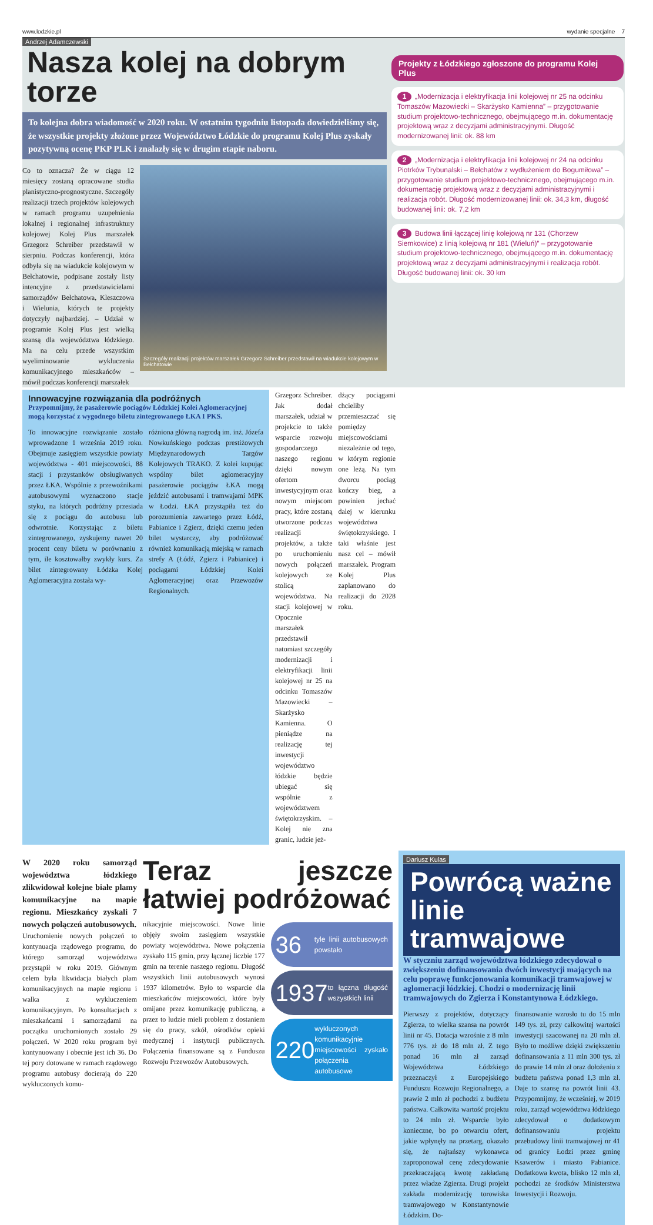www.lodzkie.pl wydanie specjalne 7
Andrzej Adamczewski
Nasza kolej na dobrym torze
To kolejna dobra wiadomość w 2020 roku. W ostatnim tygodniu listopada dowiedzieliśmy się, że wszystkie projekty złożone przez Województwo Łódzkie do programu Kolej Plus zyskały pozytywną ocenę PKP PLK i znalazły się w drugim etapie naboru.
Co to oznacza? Że w ciągu 12 miesięcy zostaną opracowane studia planistyczno-prognostyczne. Szczegóły realizacji trzech projektów kolejowych w ramach programu uzupełnienia lokalnej i regionalnej infrastruktury kolejowej Kolej Plus marszałek Grzegorz Schreiber przedstawił w sierpniu. Podczas konferencji, która odbyła się na wiadukcie kolejowym w Bełchatowie, podpisane zostały listy intencyjne z przedstawicielami samorządów Bełchatowa, Kleszczowa i Wielunia, których te projekty dotyczyły najbardziej. – Udział w programie Kolej Plus jest wielką szansą dla województwa łódzkiego. Ma na celu przede wszystkim wyeliminowanie wykluczenia komunikacyjnego mieszkańców – mówił podczas konferencji marszałek
Szczegóły realizacji projektów marszałek Grzegorz Schreiber przedstawił na wiadukcie kolejowym w Bełchatowie
Projekty z Łódzkiego zgłoszone do programu Kolej Plus
1 „Modernizacja i elektryfikacja linii kolejowej nr 25 na odcinku Tomaszów Mazowiecki – Skarżysko Kamienna” – przygotowanie studium projektowo-technicznego, obejmującego m.in. dokumentację projektową wraz z decyzjami administracyjnymi. Długość modernizowanej linii: ok. 88 km
2 „Modernizacja i elektryfikacja linii kolejowej nr 24 na odcinku Piotrków Trybunalski – Bełchatów z wydłużeniem do Bogumiłowa” – przygotowanie studium projektowo-technicznego, obejmującego m.in. dokumentację projektową wraz z decyzjami administracyjnymi i realizacja robót. Długość modernizowanej linii: ok. 34,3 km, długość budowanej linii: ok. 7,2 km
3 Budowa linii łączącej linię kolejową nr 131 (Chorzew Siemkowice) z linią kolejową nr 181 (Wieluń)” – przygotowanie studium projektowo-technicznego, obejmującego m.in. dokumentację projektową wraz z decyzjami administracyjnymi i realizacja robót. Długość budowanej linii: ok. 30 km
Innowacyjne rozwiązania dla podróżnych
Przypomnijmy, że pasażerowie pociągów Łódzkiej Kolei Aglomeracyjnej mogą korzystać z wygodnego biletu zintegrowanego ŁKA I PKS.
To innowacyjne rozwiązanie zostało wprowadzone 1 września 2019 roku. Obejmuje zasięgiem wszystkie powiaty województwa - 401 miejscowości, 88 stacji i przystanków obsługiwanych przez ŁKA. Wspólnie z przewoźnikami autobusowymi wyznaczono stacje styku, na których podróżny przesiada się z pociągu do autobusu lub odwrotnie. Korzystając z biletu zintegrowanego, zyskujemy nawet 20 procent ceny biletu w porównaniu z tym, ile kosztowałby zwykły kurs. Za bilet zintegrowany Łódzka Kolej Aglomeracyjna została wy-
różniona główną nagrodą im. inż. Józefa Nowkuńskiego podczas prestiżowych Międzynarodowych Targów Kolejowych TRAKO. Z kolei kupując wspólny bilet aglomeracyjny pasażerowie pociągów ŁKA mogą jeździć autobusami i tramwajami MPK w Łodzi. ŁKA przystąpiła też do porozumienia zawartego przez Łódź, Pabianice i Zgierz, dzięki czemu jeden bilet wystarczy, aby podróżować również komunikacją miejską w ramach strefy A (Łódź, Zgierz i Pabianice) i pociągami Łódzkiej Kolei Aglomeracyjnej oraz Przewozów Regionalnych.
Grzegorz Schreiber. Jak dodał marszałek, udział w projekcie to także wsparcie rozwoju gospodarczego naszego regionu dzięki nowym ofertom inwestycyjnym oraz nowym miejscom pracy, które zostaną utworzone podczas realizacji projektów, a także po uruchomieniu nowych połączeń kolejowych ze stolicą województwa. Na stacji kolejowej w Opocznie marszałek przedstawił natomiast szczegóły modernizacji i elektryfikacji linii kolejowej nr 25 na odcinku Tomaszów Mazowiecki – Skarżysko Kamienna. O pieniądze na realizację tej inwestycji województwo łódzkie będzie ubiegać się wspólnie z województwem świętokrzyskim. – Kolej nie zna granic, ludzie jeż-
dżący pociągami chcieliby przemieszczać się pomiędzy miejscowościami niezależnie od tego, w którym regionie one leżą. Na tym dworcu pociąg kończy bieg, a powinien jechać dalej w kierunku województwa świętokrzyskiego. I taki właśnie jest nasz cel – mówił marszałek. Program Kolej Plus zaplanowano do realizacji do 2028 roku.
W 2020 roku samorząd województwa łódzkiego zlikwidował kolejne białe plamy komunikacyjne na mapie regionu. Mieszkańcy zyskali 7 nowych połączeń autobusowych.
Uruchomienie nowych połączeń to kontynuacja rządowego programu, do którego samorząd województwa przystąpił w roku 2019. Głównym celem była likwidacja białych plam komunikacyjnych na mapie regionu i walka z wykluczeniem komunikacyjnym. Po konsultacjach z mieszkańcami i samorządami na początku uruchomionych zostało 29 połączeń. W 2020 roku program był kontynuowany i obecnie jest ich 36. Do tej pory dotowane w ramach rządowego programu autobusy docierają do 220 wykluczonych komu-
Teraz jeszcze łatwiej podróżować
nikacyjnie miejscowości. Nowe linie objęły swoim zasięgiem wszystkie powiaty województwa. Nowe połączenia zyskało 115 gmin, przy łącznej liczbie 177 gmin na terenie naszego regionu. Długość wszystkich linii autobusowych wynosi 1937 kilometrów. Było to wsparcie dla mieszkańców miejscowości, które były omijane przez komunikację publiczną, a przez to ludzie mieli problem z dostaniem się do pracy, szkół, ośrodków opieki medycznej i instytucji publicznych. Połączenia finansowane są z Funduszu Rozwoju Przewozów Autobusowych.
36 tyle linii autobusowych powstało
1937 to łączna długość wszystkich linii
220 wykluczonych komunikacyjnie miejscowości zyskało połączenia autobusowe
Dariusz Kulas
Powrócą ważne linie tramwajowe
W styczniu zarząd województwa łódzkiego zdecydował o zwiększeniu dofinansowania dwóch inwestycji mających na celu poprawę funkcjonowania komunikacji tramwajowej w aglomeracji łódzkiej. Chodzi o modernizację linii tramwajowych do Zgierza i Konstantynowa Łódzkiego.
Pierwszy z projektów, dotyczący Zgierza, to wielka szansa na powrót linii nr 45. Dotacja wzrośnie z 8 mln 776 tys. zł do 18 mln zł. Z tego ponad 16 mln zł zarząd Województwa Łódzkiego przeznaczył z Europejskiego Funduszu Rozwoju Regionalnego, a prawie 2 mln zł pochodzi z budżetu państwa. Całkowita wartość projektu to 24 mln zł. Wsparcie było konieczne, bo po otwarciu ofert, jakie wpłynęły na przetarg, okazało się, że najtańszy wykonawca zaproponował cenę zdecydowanie przekraczającą kwotę zakładaną przez władze Zgierza. Drugi projekt zakłada modernizację torowiska tramwajowego w Konstantynowie Łódzkim. Do-
finansowanie wzrosło tu do 15 mln 149 tys. zł, przy całkowitej wartości inwestycji szacowanej na 20 mln zł. Było to możliwe dzięki zwiększeniu dofinansowania z 11 mln 300 tys. zł do prawie 14 mln zł oraz dołożeniu z budżetu państwa ponad 1,3 mln zł. Daje to szansę na powrót linii 43. Przypomnijmy, że wcześniej, w 2019 roku, zarząd województwa łódzkiego zdecydował o dodatkowym dofinansowaniu projektu przebudowy linii tramwajowej nr 41 od granicy Łodzi przez gminę Ksawerów i miasto Pabianice. Dodatkowa kwota, blisko 12 mln zł, pochodzi ze środków Ministerstwa Inwestycji i Rozwoju.